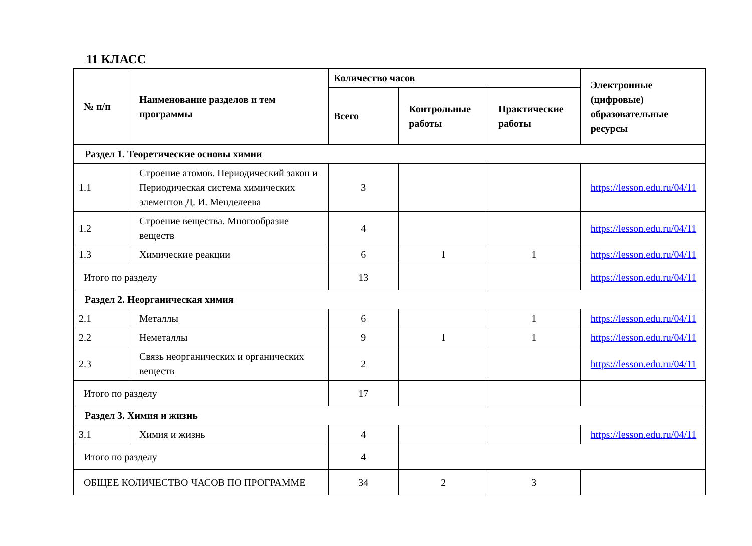11 КЛАСС
| № п/п | Наименование разделов и тем программы | Количество часов | | | Электронные (цифровые) образовательные ресурсы |
| --- | --- | --- | --- | --- | --- |
| | | Всего | Контрольные работы | Практические работы | |
| Раздел 1. Теоретические основы химии | | | | | |
| 1.1 | Строение атомов. Периодический закон и Периодическая система химических элементов Д. И. Менделеева | 3 | | | https://lesson.edu.ru/04/11 |
| 1.2 | Строение вещества. Многообразие веществ | 4 | | | https://lesson.edu.ru/04/11 |
| 1.3 | Химические реакции | 6 | 1 | 1 | https://lesson.edu.ru/04/11 |
| Итого по разделу | | 13 | | | https://lesson.edu.ru/04/11 |
| Раздел 2. Неорганическая химия | | | | | |
| 2.1 | Металлы | 6 | | 1 | https://lesson.edu.ru/04/11 |
| 2.2 | Неметаллы | 9 | 1 | 1 | https://lesson.edu.ru/04/11 |
| 2.3 | Связь неорганических и органических веществ | 2 | | | https://lesson.edu.ru/04/11 |
| Итого по разделу | | 17 | | | |
| Раздел 3. Химия и жизнь | | | | | |
| 3.1 | Химия и жизнь | 4 | | | https://lesson.edu.ru/04/11 |
| Итого по разделу | | 4 | | | |
| ОБЩЕЕ КОЛИЧЕСТВО ЧАСОВ ПО ПРОГРАММЕ | | 34 | 2 | 3 | |